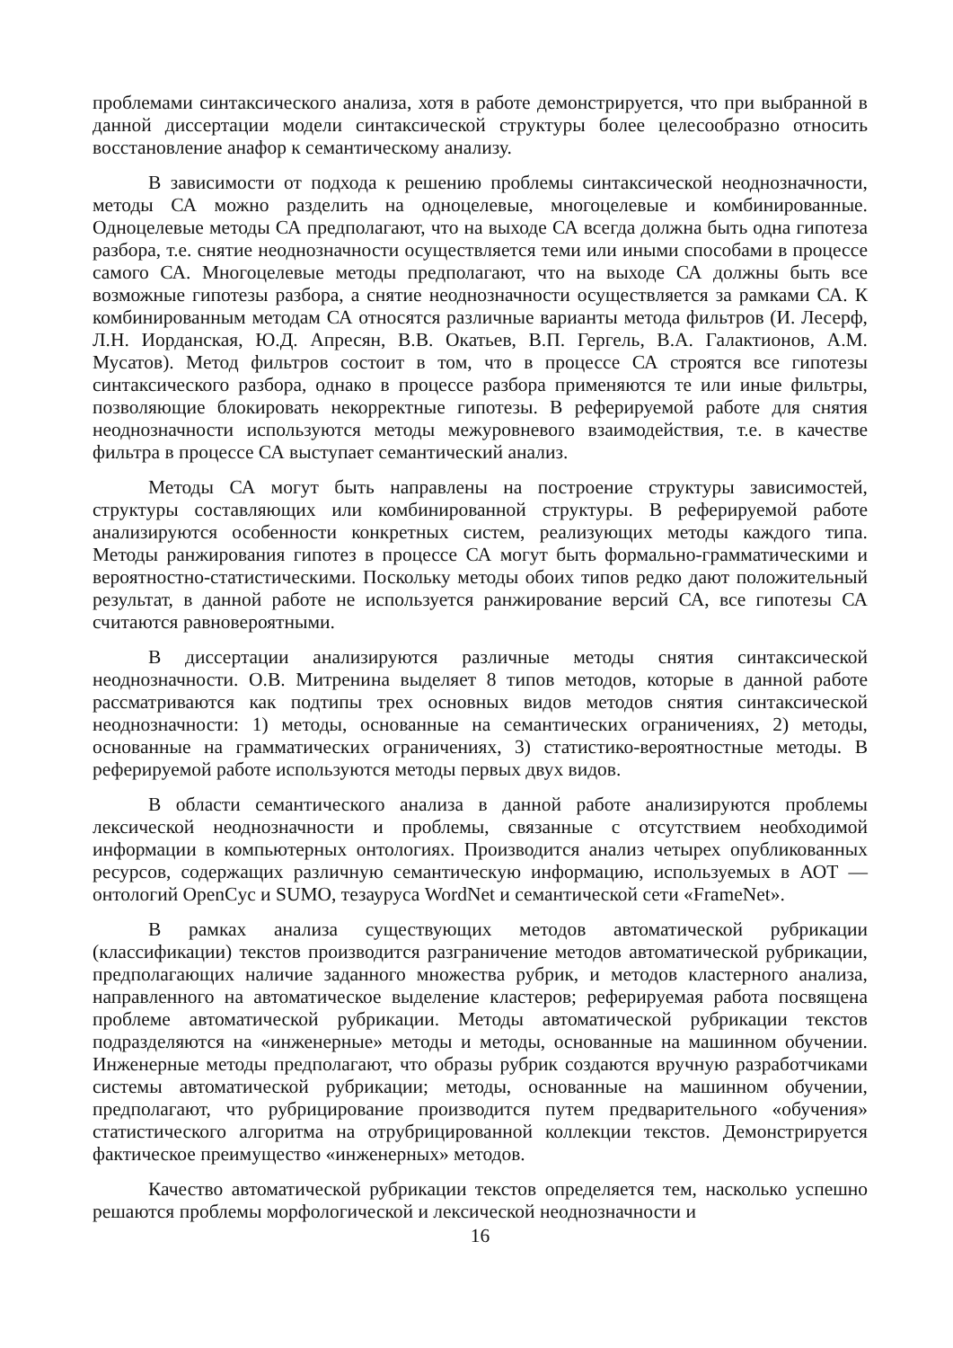проблемами синтаксического анализа, хотя в работе демонстрируется, что при выбранной в данной диссертации модели синтаксической структуры более целесообразно относить восстановление анафор к семантическому анализу.
В зависимости от подхода к решению проблемы синтаксической неоднозначности, методы СА можно разделить на одноцелевые, многоцелевые и комбинированные. Одноцелевые методы СА предполагают, что на выходе СА всегда должна быть одна гипотеза разбора, т.е. снятие неоднозначности осуществляется теми или иными способами в процессе самого СА. Многоцелевые методы предполагают, что на выходе СА должны быть все возможные гипотезы разбора, а снятие неоднозначности осуществляется за рамками СА. К комбинированным методам СА относятся различные варианты метода фильтров (И. Лесерф, Л.Н. Иорданская, Ю.Д. Апресян, В.В. Окатьев, В.П. Гергель, В.А. Галактионов, А.М. Мусатов). Метод фильтров состоит в том, что в процессе СА строятся все гипотезы синтаксического разбора, однако в процессе разбора применяются те или иные фильтры, позволяющие блокировать некорректные гипотезы. В реферируемой работе для снятия неоднозначности используются методы межуровневого взаимодействия, т.е. в качестве фильтра в процессе СА выступает семантический анализ.
Методы СА могут быть направлены на построение структуры зависимостей, структуры составляющих или комбинированной структуры. В реферируемой работе анализируются особенности конкретных систем, реализующих методы каждого типа. Методы ранжирования гипотез в процессе СА могут быть формально-грамматическими и вероятностно-статистическими. Поскольку методы обоих типов редко дают положительный результат, в данной работе не используется ранжирование версий СА, все гипотезы СА считаются равновероятными.
В диссертации анализируются различные методы снятия синтаксической неоднозначности. О.В. Митренина выделяет 8 типов методов, которые в данной работе рассматриваются как подтипы трех основных видов методов снятия синтаксической неоднозначности: 1) методы, основанные на семантических ограничениях, 2) методы, основанные на грамматических ограничениях, 3) статистико-вероятностные методы. В реферируемой работе используются методы первых двух видов.
В области семантического анализа в данной работе анализируются проблемы лексической неоднозначности и проблемы, связанные с отсутствием необходимой информации в компьютерных онтологиях. Производится анализ четырех опубликованных ресурсов, содержащих различную семантическую информацию, используемых в АОТ — онтологий OpenCyc и SUMO, тезауруса WordNet и семантической сети «FrameNet».
В рамках анализа существующих методов автоматической рубрикации (классификации) текстов производится разграничение методов автоматической рубрикации, предполагающих наличие заданного множества рубрик, и методов кластерного анализа, направленного на автоматическое выделение кластеров; реферируемая работа посвящена проблеме автоматической рубрикации. Методы автоматической рубрикации текстов подразделяются на «инженерные» методы и методы, основанные на машинном обучении. Инженерные методы предполагают, что образы рубрик создаются вручную разработчиками системы автоматической рубрикации; методы, основанные на машинном обучении, предполагают, что рубрицирование производится путем предварительного «обучения» статистического алгоритма на отрубрицированной коллекции текстов. Демонстрируется фактическое преимущество «инженерных» методов.
Качество автоматической рубрикации текстов определяется тем, насколько успешно решаются проблемы морфологической и лексической неоднозначности и
16